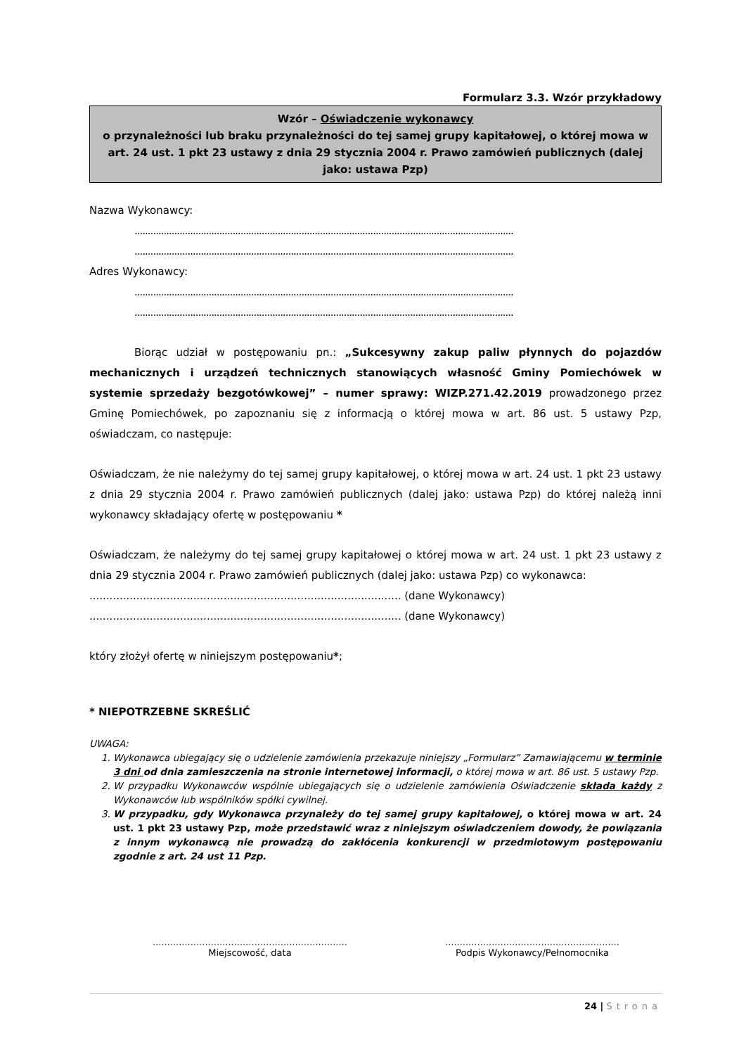Formularz 3.3. Wzór przykładowy
Wzór – Oświadczenie wykonawcy
o przynależności lub braku przynależności do tej samej grupy kapitałowej, o której mowa w art. 24 ust. 1 pkt 23 ustawy z dnia 29 stycznia 2004 r. Prawo zamówień publicznych (dalej jako: ustawa Pzp)
Nazwa Wykonawcy:
..........................................................................................................................................................
..........................................................................................................................................................
Adres Wykonawcy:
..........................................................................................................................................................
..........................................................................................................................................................
Biorąc udział w postępowaniu pn.: „Sukcesywny zakup paliw płynnych do pojazdów mechanicznych i urządzeń technicznych stanowiących własność Gminy Pomiechówek w systemie sprzedaży bezgotówkowej” – numer sprawy: WIZP.271.42.2019 prowadzonego przez Gminę Pomiechówek, po zapoznaniu się z informacją o której mowa w art. 86 ust. 5 ustawy Pzp, oświadczam, co następuje:
Oświadczam, że nie należymy do tej samej grupy kapitałowej, o której mowa w art. 24 ust. 1 pkt 23 ustawy z dnia 29 stycznia 2004 r. Prawo zamówień publicznych (dalej jako: ustawa Pzp) do której należą inni wykonawcy składający ofertę w postępowaniu *
Oświadczam, że należymy do tej samej grupy kapitałowej o której mowa w art. 24 ust. 1 pkt 23 ustawy z dnia 29 stycznia 2004 r. Prawo zamówień publicznych (dalej jako: ustawa Pzp) co wykonawca:
............................................................................................. (dane Wykonawcy)
............................................................................................. (dane Wykonawcy)
który złożył ofertę w niniejszym postępowaniu*;
* NIEPOTRZEBNE SKREŚLIĆ
UWAGA:
1. Wykonawca ubiegający się o udzielenie zamówienia przekazuje niniejszy „Formularz” Zamawiającemu w terminie 3 dni od dnia zamieszczenia na stronie internetowej informacji, o której mowa w art. 86 ust. 5 ustawy Pzp.
2. W przypadku Wykonawców wspólnie ubiegających się o udzielenie zamówienia Oświadczenie składa każdy z Wykonawców lub wspólników spółki cywilnej.
3. W przypadku, gdy Wykonawca przynależy do tej samej grupy kapitałowej, o której mowa w art. 24 ust. 1 pkt 23 ustawy Pzp, może przedstawić wraz z niniejszym oświadczeniem dowody, że powiązania z innym wykonawcą nie prowadzą do zakłócenia konkurencji w przedmiotowym postępowaniu zgodnie z art. 24 ust 11 Pzp.
...................................................................
Miejscowość, data
............................................................
Podpis Wykonawcy/Pełnomocnika
24 | Strona